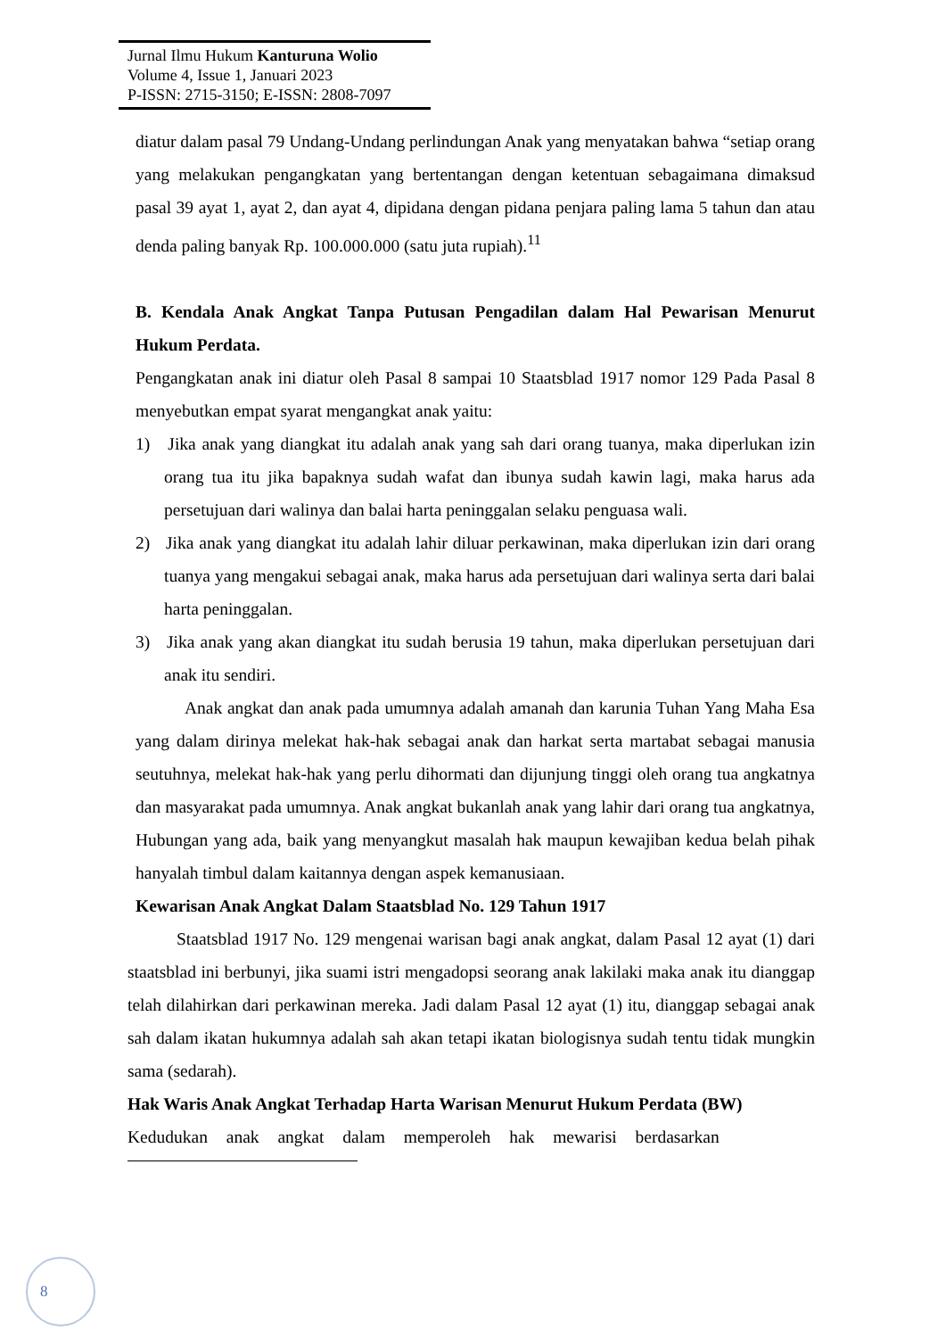Jurnal Ilmu Hukum Kanturuna Wolio
Volume 4, Issue 1, Januari 2023
P-ISSN: 2715-3150; E-ISSN: 2808-7097
diatur dalam pasal 79 Undang-Undang perlindungan Anak yang menyatakan bahwa “setiap orang yang melakukan pengangkatan yang bertentangan dengan ketentuan sebagaimana dimaksud pasal 39 ayat 1, ayat 2, dan ayat 4, dipidana dengan pidana penjara paling lama 5 tahun dan atau denda paling banyak Rp. 100.000.000 (satu juta rupiah).<sup>11</sup>
B. Kendala Anak Angkat Tanpa Putusan Pengadilan dalam Hal Pewarisan Menurut Hukum Perdata.
Pengangkatan anak ini diatur oleh Pasal 8 sampai 10 Staatsblad 1917 nomor 129 Pada Pasal 8 menyebutkan empat syarat mengangkat anak yaitu:
1) Jika anak yang diangkat itu adalah anak yang sah dari orang tuanya, maka diperlukan izin orang tua itu jika bapaknya sudah wafat dan ibunya sudah kawin lagi, maka harus ada persetujuan dari walinya dan balai harta peninggalan selaku penguasa wali.
2) Jika anak yang diangkat itu adalah lahir diluar perkawinan, maka diperlukan izin dari orang tuanya yang mengakui sebagai anak, maka harus ada persetujuan dari walinya serta dari balai harta peninggalan.
3) Jika anak yang akan diangkat itu sudah berusia 19 tahun, maka diperlukan persetujuan dari anak itu sendiri.
Anak angkat dan anak pada umumnya adalah amanah dan karunia Tuhan Yang Maha Esa yang dalam dirinya melekat hak-hak sebagai anak dan harkat serta martabat sebagai manusia seutuhnya, melekat hak-hak yang perlu dihormati dan dijunjung tinggi oleh orang tua angkatnya dan masyarakat pada umumnya. Anak angkat bukanlah anak yang lahir dari orang tua angkatnya, Hubungan yang ada, baik yang menyangkut masalah hak maupun kewajiban kedua belah pihak hanyalah timbul dalam kaitannya dengan aspek kemanusiaan.
Kewarisan Anak Angkat Dalam Staatsblad No. 129 Tahun 1917
Staatsblad 1917 No. 129 mengenai warisan bagi anak angkat, dalam Pasal 12 ayat (1) dari staatsblad ini berbunyi, jika suami istri mengadopsi seorang anak lakilaki maka anak itu dianggap telah dilahirkan dari perkawinan mereka. Jadi dalam Pasal 12 ayat (1) itu, dianggap sebagai anak sah dalam ikatan hukumnya adalah sah akan tetapi ikatan biologisnya sudah tentu tidak mungkin sama (sedarah).
Hak Waris Anak Angkat Terhadap Harta Warisan Menurut Hukum Perdata (BW)
Kedudukan anak angkat dalam memperoleh hak mewarisi berdasarkan
8